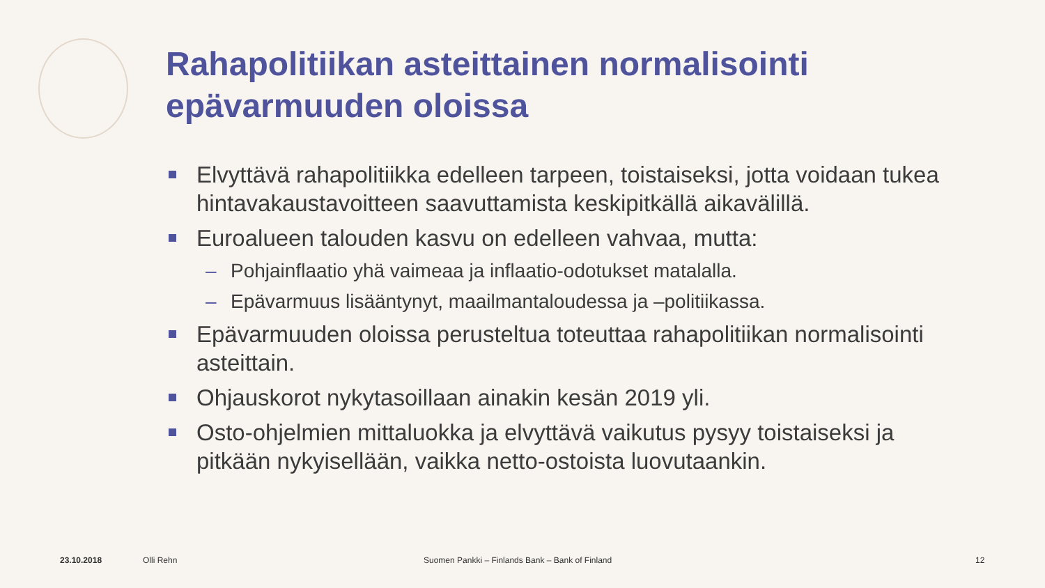Rahapolitiikan asteittainen normalisointi epävarmuuden oloissa
Elvyttävä rahapolitiikka edelleen tarpeen, toistaiseksi, jotta voidaan tukea hintavakaustavoitteen saavuttamista keskipitkällä aikavälillä.
Euroalueen talouden kasvu on edelleen vahvaa, mutta:
– Pohjainflaatio yhä vaimeaa ja inflaatio-odotukset matalalla.
– Epävarmuus lisääntynyt, maailmantaloudessa ja –politiikassa.
Epävarmuuden oloissa perusteltua toteuttaa rahapolitiikan normalisointi asteittain.
Ohjauskorot nykytasoillaan ainakin kesän 2019 yli.
Osto-ohjelmien mittaluokka ja elvyttävä vaikutus pysyy toistaiseksi ja pitkään nykyisellään, vaikka netto-ostoista luovutaankin.
23.10.2018 Olli Rehn
Suomen Pankki – Finlands Bank – Bank of Finland
12